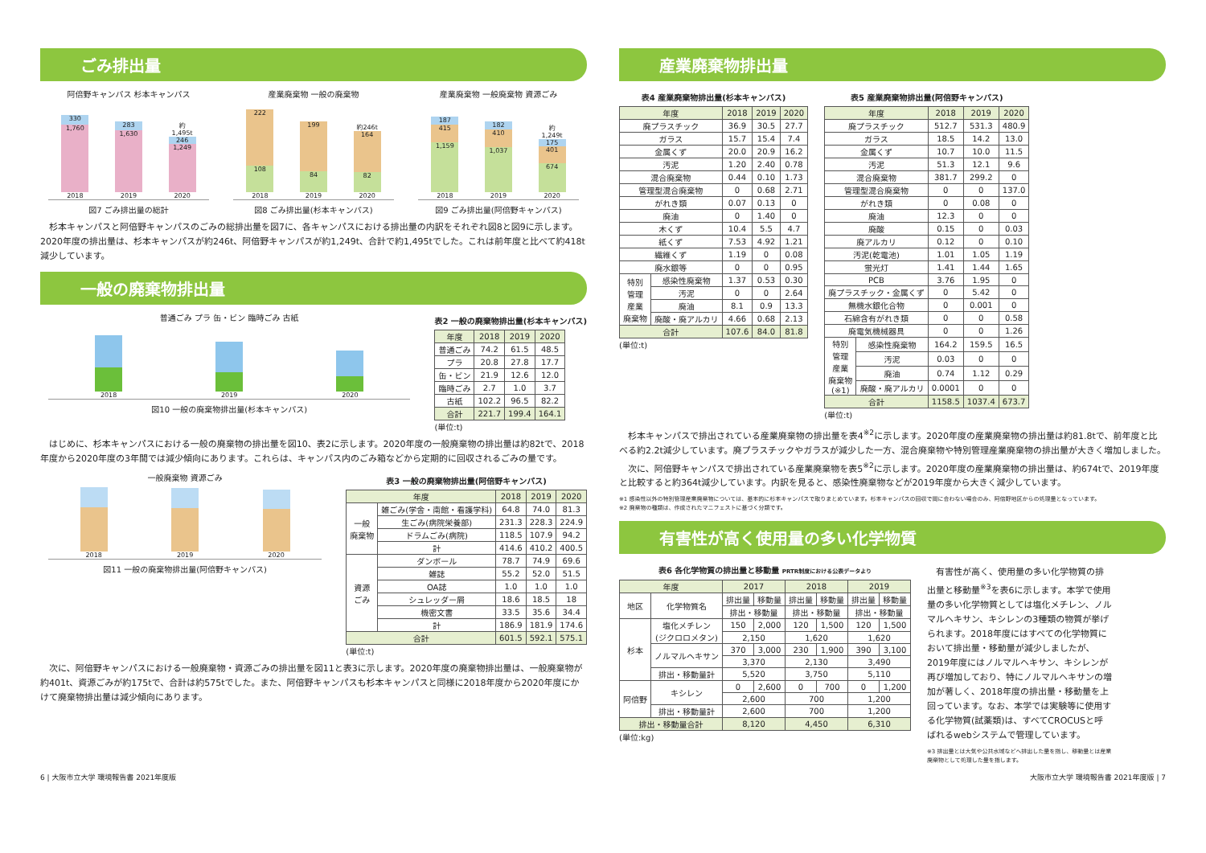ごみ排出量
阿倍野キャンパス 杉本キャンパス
330
1,760
2018
283
1,630
2019
約1,495t
246
1,249
2020
図7 ごみ排出量の総計
産業廃棄物 一般の廃棄物
222
108
2018
199
84
2019
約246t
164
82
2020
図8 ごみ排出量(杉本キャンパス)
産業廃棄物 一般廃棄物 資源ごみ
187
415
1,159
2018
182
410
1,037
2019
約1,249t
175
401
674
2020
図9 ごみ排出量(阿倍野キャンパス)
　杉本キャンパスと阿倍野キャンパスのごみの総排出量を図7に、各キャンパスにおける排出量の内訳をそれぞれ図8と図9に示します。2020年度の排出量は、杉本キャンパスが約246t、阿倍野キャンパスが約1,249t、合計で約1,495tでした。これは前年度と比べて約418t減少しています。
一般の廃棄物排出量
普通ごみ プラ 缶・ビン 臨時ごみ 古紙
2018
2019
2020
図10 一般の廃棄物排出量(杉本キャンパス)
表2 一般の廃棄物排出量(杉本キャンパス)
| 年度 | 2018 | 2019 | 2020 |
| --- | --- | --- | --- |
| 普通ごみ | 74.2 | 61.5 | 48.5 |
| プラ | 20.8 | 27.8 | 17.7 |
| 缶・ビン | 21.9 | 12.6 | 12.0 |
| 臨時ごみ | 2.7 | 1.0 | 3.7 |
| 古紙 | 102.2 | 96.5 | 82.2 |
| 合計 | 221.7 | 199.4 | 164.1 |
(単位:t)
　はじめに、杉本キャンパスにおける一般の廃棄物の排出量を図10、表2に示します。2020年度の一般廃棄物の排出量は約82tで、2018年度から2020年度の3年間では減少傾向にあります。これらは、キャンパス内のごみ箱などから定期的に回収されるごみの量です。
一般廃棄物 資源ごみ
2018
2019
2020
図11 一般の廃棄物排出量(阿倍野キャンパス)
表3 一般の廃棄物排出量(阿倍野キャンパス)
| 年度 | | 2018 | 2019 | 2020 |
| --- | --- | --- | --- | --- |
| 一般 廃棄物 | 雑ごみ(学舎・南館・看護学科) | 64.8 | 74.0 | 81.3 |
| | 生ごみ(病院栄養部) | 231.3 | 228.3 | 224.9 |
| | ドラムごみ(病院) | 118.5 | 107.9 | 94.2 |
| | 計 | 414.6 | 410.2 | 400.5 |
| 資源 ごみ | ダンボール | 78.7 | 74.9 | 69.6 |
| | 雑誌 | 55.2 | 52.0 | 51.5 |
| | OA誌 | 1.0 | 1.0 | 1.0 |
| | シュレッダー屑 | 18.6 | 18.5 | 18 |
| | 機密文書 | 33.5 | 35.6 | 34.4 |
| | 計 | 186.9 | 181.9 | 174.6 |
| 合計 | | 601.5 | 592.1 | 575.1 |
(単位:t)
　次に、阿倍野キャンパスにおける一般廃棄物・資源ごみの排出量を図11と表3に示します。2020年度の廃棄物排出量は、一般廃棄物が約401t、資源ごみが約175tで、合計は約575tでした。また、阿倍野キャンパスも杉本キャンパスと同様に2018年度から2020年度にかけて廃棄物排出量は減少傾向にあります。
産業廃棄物排出量
表4 産業廃棄物排出量(杉本キャンパス)
| 年度 | | 2018 | 2019 | 2020 |
| --- | --- | --- | --- | --- |
| 廃プラスチック | | 36.9 | 30.5 | 27.7 |
| ガラス | | 15.7 | 15.4 | 7.4 |
| 金属くず | | 20.0 | 20.9 | 16.2 |
| 汚泥 | | 1.20 | 2.40 | 0.78 |
| 混合廃棄物 | | 0.44 | 0.10 | 1.73 |
| 管理型混合廃棄物 | | 0 | 0.68 | 2.71 |
| がれき類 | | 0.07 | 0.13 | 0 |
| 廃油 | | 0 | 1.40 | 0 |
| 木くず | | 10.4 | 5.5 | 4.7 |
| 紙くず | | 7.53 | 4.92 | 1.21 |
| 繊維くず | | 1.19 | 0 | 0.08 |
| 廃水銀等 | | 0 | 0 | 0.95 |
| 特別 管理 産業 廃棄物 | 感染性廃棄物 | 1.37 | 0.53 | 0.30 |
| | 汚泥 | 0 | 0 | 2.64 |
| | 廃油 | 8.1 | 0.9 | 13.3 |
| | 廃酸・廃アルカリ | 4.66 | 0.68 | 2.13 |
| 合計 | | 107.6 | 84.0 | 81.8 |
(単位:t)
表5 産業廃棄物排出量(阿倍野キャンパス)
| 年度 | | 2018 | 2019 | 2020 |
| --- | --- | --- | --- | --- |
| 廃プラスチック | | 512.7 | 531.3 | 480.9 |
| ガラス | | 18.5 | 14.2 | 13.0 |
| 金属くず | | 10.7 | 10.0 | 11.5 |
| 汚泥 | | 51.3 | 12.1 | 9.6 |
| 混合廃棄物 | | 381.7 | 299.2 | 0 |
| 管理型混合廃棄物 | | 0 | 0 | 137.0 |
| がれき類 | | 0 | 0.08 | 0 |
| 廃油 | | 12.3 | 0 | 0 |
| 廃酸 | | 0.15 | 0 | 0.03 |
| 廃アルカリ | | 0.12 | 0 | 0.10 |
| 汚泥(乾電池) | | 1.01 | 1.05 | 1.19 |
| 蛍光灯 | | 1.41 | 1.44 | 1.65 |
| PCB | | 3.76 | 1.95 | 0 |
| 廃プラスチック・金属くず | | 0 | 5.42 | 0 |
| 無機水銀化合物 | | 0 | 0.001 | 0 |
| 石綿含有がれき類 | | 0 | 0 | 0.58 |
| 廃電気機械器具 | | 0 | 0 | 1.26 |
| 特別 管理 産業 廃棄物 (※1) | 感染性廃棄物 | 164.2 | 159.5 | 16.5 |
| | 汚泥 | 0.03 | 0 | 0 |
| | 廃油 | 0.74 | 1.12 | 0.29 |
| | 廃酸・廃アルカリ | 0.0001 | 0 | 0 |
| 合計 | | 1158.5 | 1037.4 | 673.7 |
(単位:t)
　杉本キャンパスで排出されている産業廃棄物の排出量を表4<sup>※2</sup>に示します。2020年度の産業廃棄物の排出量は約81.8tで、前年度と比べる約2.2t減少しています。廃プラスチックやガラスが減少した一方、混合廃棄物や特別管理産業廃棄物の排出量が大きく増加しました。
　次に、阿倍野キャンパスで排出されている産業廃棄物を表5<sup>※2</sup>に示します。2020年度の産業廃棄物の排出量は、約674tで、2019年度と比較すると約364t減少しています。内訳を見ると、感染性廃棄物などが2019年度から大きく減少しています。
※1 感染性以外の特別管理産業廃棄物については、基本的に杉本キャンパスで取りまとめています。杉本キャンパスの回収で間に合わない場合のみ、阿倍野地区からの処理量となっています。
※2 廃棄物の種類は、作成されたマニフェストに基づく分類です。
有害性が高く使用量の多い化学物質
表6 各化学物質の排出量と移動量 PRTR制度における公表データより
| 年度 | | 2017 | | 2018 | | 2019 | |
| --- | --- | --- | --- | --- | --- | --- | --- |
| 地区 | 化学物質名 | 排出量 | 移動量 | 排出量 | 移動量 | 排出量 | 移動量 |
| | | 排出・移動量 | | 排出・移動量 | | 排出・移動量 | |
| 杉本 | 塩化メチレン (ジクロロメタン) | 150 | 2,000 | 120 | 1,500 | 120 | 1,500 |
| | | 2,150 | | 1,620 | | 1,620 | |
| | ノルマルヘキサン | 370 | 3,000 | 230 | 1,900 | 390 | 3,100 |
| | | 3,370 | | 2,130 | | 3,490 | |
| | 排出・移動量計 | 5,520 | | 3,750 | | 5,110 | |
| 阿倍野 | キシレン | 0 | 2,600 | 0 | 700 | 0 | 1,200 |
| | | 2,600 | | 700 | | 1,200 | |
| | 排出・移動量計 | 2,600 | | 700 | | 1,200 | |
| 排出・移動量合計 | | 8,120 | | 4,450 | | 6,310 | |
(単位:kg)
　有害性が高く、使用量の多い化学物質の排出量と移動量<sup>※3</sup>を表6に示します。本学で使用量の多い化学物質としては塩化メチレン、ノルマルヘキサン、キシレンの3種類の物質が挙げられます。2018年度にはすべての化学物質において排出量・移動量が減少しましたが、2019年度にはノルマルヘキサン、キシレンが再び増加しており、特にノルマルヘキサンの増加が著しく、2018年度の排出量・移動量を上回っています。なお、本学では実験等に使用する化学物質(試薬類)は、すべてCROCUSと呼ばれるwebシステムで管理しています。
※3 排出量とは大気や公共水域などへ排出した量を指し、移動量とは産業廃棄物として処理した量を指します。
6 | 大阪市立大学 環境報告書 2021年度版 大阪市立大学 環境報告書 2021年度版 | 7